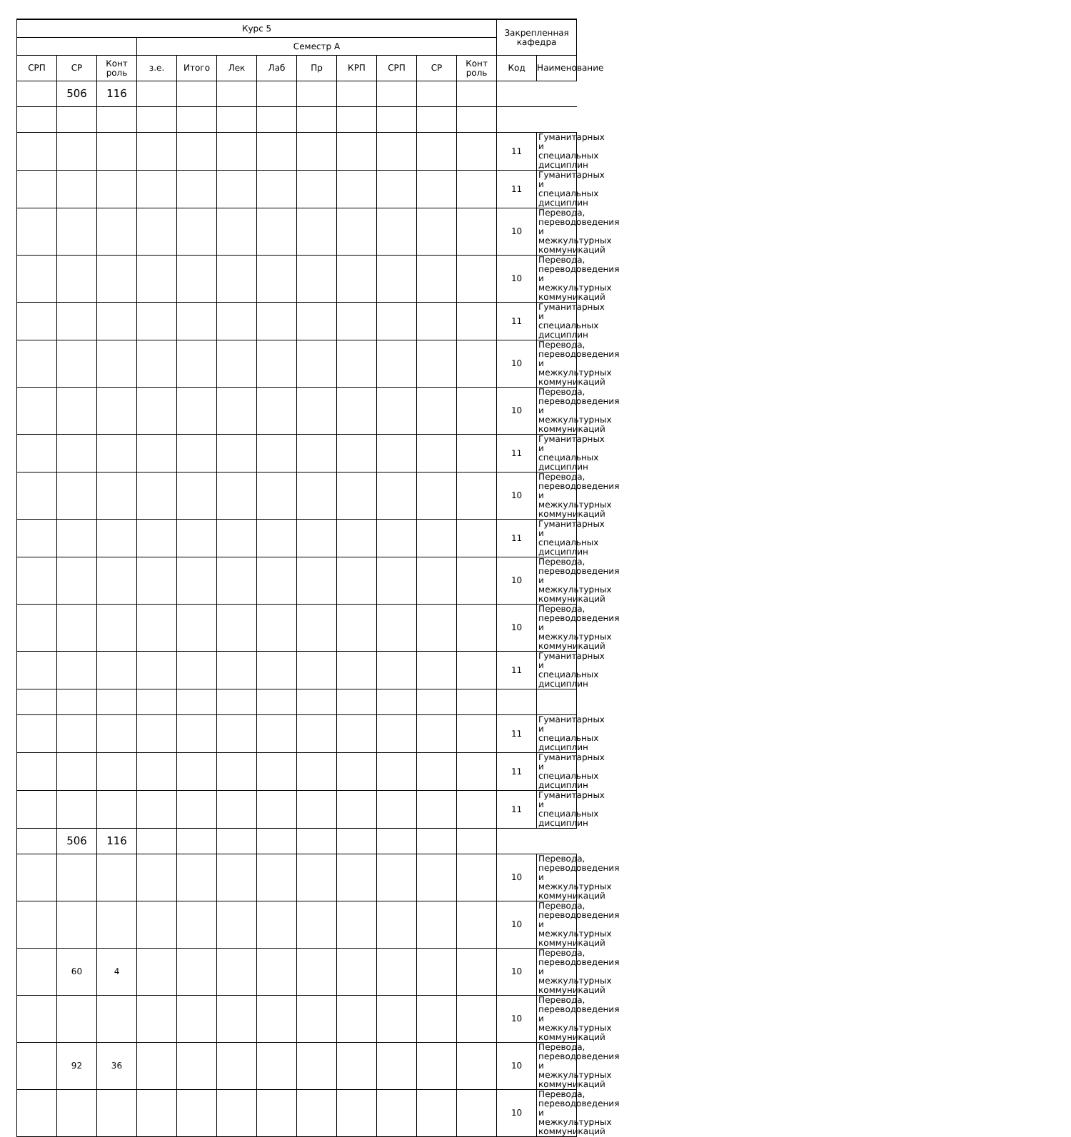| Курс 5 | | | | | | | | | | | | Закрепленная кафедра | |
| --- | --- | --- | --- | --- | --- | --- | --- | --- | --- | --- | --- | --- | --- |
| | | | Семестр А | | | | | | | | | | |
| СРП | СР | Конт роль | з.е. | Итого | Лек | Лаб | Пр | КРП | СРП | СР | Конт роль | Код | Наименование |
| | 506 | 116 | | | | | | | | | | | |
| | | | | | | | | | | | | 11 | Гуманитарных и специальных дисциплин |
| | | | | | | | | | | | | 11 | Гуманитарных и специальных дисциплин |
| | | | | | | | | | | | | 10 | Перевода, переводоведения и межкультурных коммуникаций |
| | | | | | | | | | | | | 10 | Перевода, переводоведения и межкультурных коммуникаций |
| | | | | | | | | | | | | 11 | Гуманитарных и специальных дисциплин |
| | | | | | | | | | | | | 10 | Перевода, переводоведения и межкультурных коммуникаций |
| | | | | | | | | | | | | 10 | Перевода, переводоведения и межкультурных коммуникаций |
| | | | | | | | | | | | | 11 | Гуманитарных и специальных дисциплин |
| | | | | | | | | | | | | 10 | Перевода, переводоведения и межкультурных коммуникаций |
| | | | | | | | | | | | | 11 | Гуманитарных и специальных дисциплин |
| | | | | | | | | | | | | 10 | Перевода, переводоведения и межкультурных коммуникаций |
| | | | | | | | | | | | | 10 | Перевода, переводоведения и межкультурных коммуникаций |
| | | | | | | | | | | | | 11 | Гуманитарных и специальных дисциплин |
| | | | | | | | | | | | | 11 | Гуманитарных и специальных дисциплин |
| | | | | | | | | | | | | 11 | Гуманитарных и специальных дисциплин |
| | | | | | | | | | | | | 11 | Гуманитарных и специальных дисциплин |
| | 506 | 116 | | | | | | | | | | | |
| | | | | | | | | | | | | 10 | Перевода, переводоведения и межкультурных коммуникаций |
| | | | | | | | | | | | | 10 | Перевода, переводоведения и межкультурных коммуникаций |
| | 60 | 4 | | | | | | | | | | 10 | Перевода, переводоведения и межкультурных коммуникаций |
| | | | | | | | | | | | | 10 | Перевода, переводоведения и межкультурных коммуникаций |
| | 92 | 36 | | | | | | | | | | 10 | Перевода, переводоведения и межкультурных коммуникаций |
| | | | | | | | | | | | | 10 | Перевода, переводоведения и межкультурных коммуникаций |